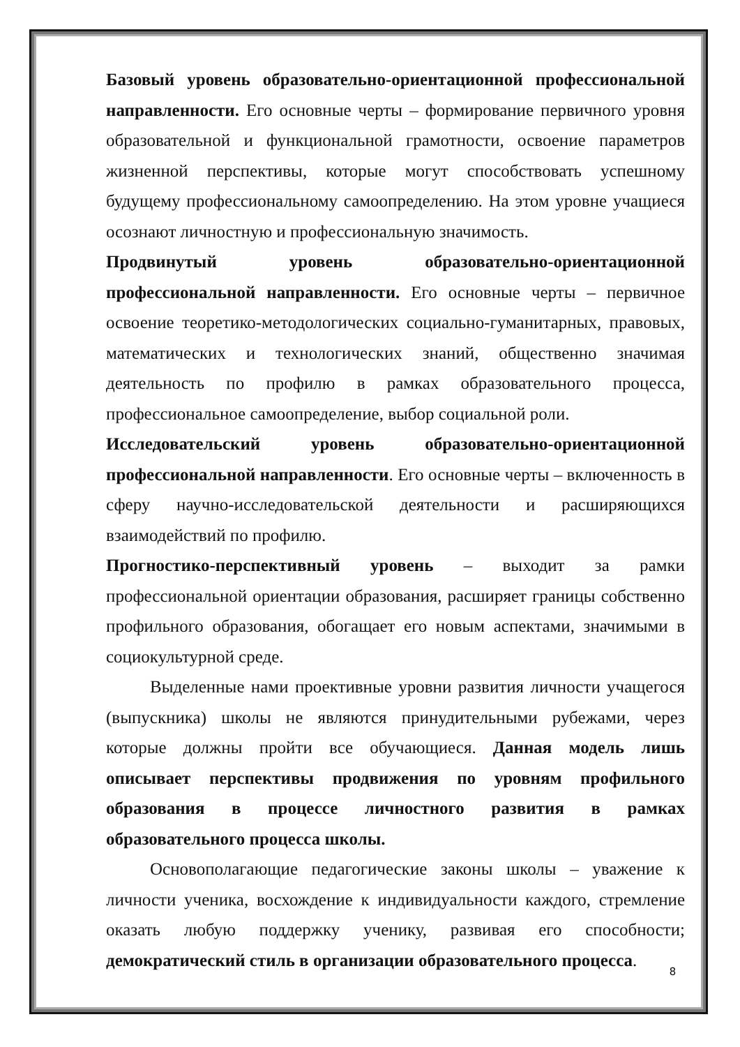Базовый уровень образовательно-ориентационной профессиональной направленности. Его основные черты – формирование первичного уровня образовательной и функциональной грамотности, освоение параметров жизненной перспективы, которые могут способствовать успешному будущему профессиональному самоопределению. На этом уровне учащиеся осознают личностную и профессиональную значимость.
Продвинутый уровень образовательно-ориентационной профессиональной направленности. Его основные черты – первичное освоение теоретико-методологических социально-гуманитарных, правовых, математических и технологических знаний, общественно значимая деятельность по профилю в рамках образовательного процесса, профессиональное самоопределение, выбор социальной роли.
Исследовательский уровень образовательно-ориентационной профессиональной направленности. Его основные черты – включенность в сферу научно-исследовательской деятельности и расширяющихся взаимодействий по профилю.
Прогностико-перспективный уровень – выходит за рамки профессиональной ориентации образования, расширяет границы собственно профильного образования, обогащает его новым аспектами, значимыми в социокультурной среде.
Выделенные нами проективные уровни развития личности учащегося (выпускника) школы не являются принудительными рубежами, через которые должны пройти все обучающиеся. Данная модель лишь описывает перспективы продвижения по уровням профильного образования в процессе личностного развития в рамках образовательного процесса школы.
Основополагающие педагогические законы школы – уважение к личности ученика, восхождение к индивидуальности каждого, стремление оказать любую поддержку ученику, развивая его способности; демократический стиль в организации образовательного процесса.
8